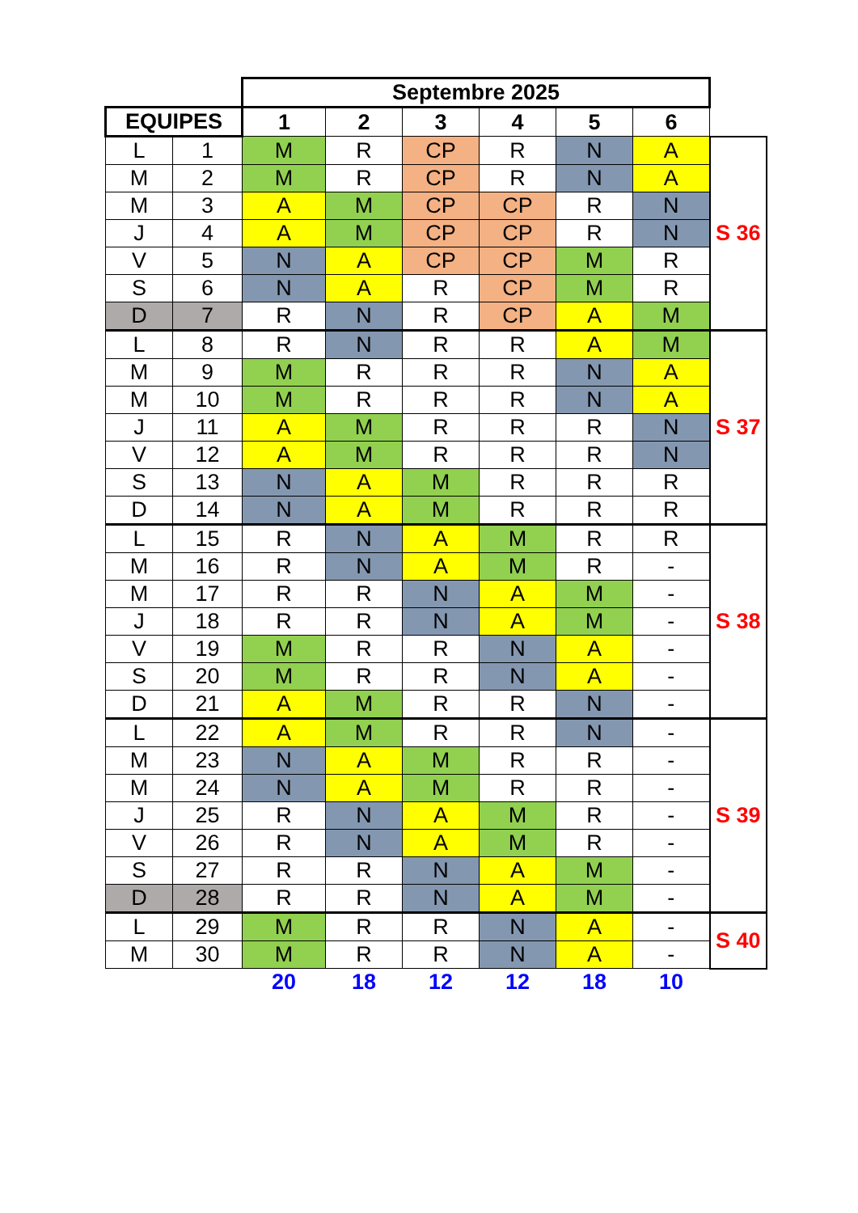| | | Septembre 2025 | | | | | | |
| --- | --- | --- | --- | --- | --- | --- | --- | --- |
| EQUIPES | | 1 | 2 | 3 | 4 | 5 | 6 | |
| L | 1 | M | R | CP | R | N | A | S 36 |
| M | 2 | M | R | CP | R | N | A | |
| M | 3 | A | M | CP | CP | R | N | |
| J | 4 | A | M | CP | CP | R | N | |
| V | 5 | N | A | CP | CP | M | R | |
| S | 6 | N | A | R | CP | M | R | |
| D | 7 | R | N | R | CP | A | M | |
| L | 8 | R | N | R | R | A | M | S 37 |
| M | 9 | M | R | R | R | N | A | |
| M | 10 | M | R | R | R | N | A | |
| J | 11 | A | M | R | R | R | N | |
| V | 12 | A | M | R | R | R | N | |
| S | 13 | N | A | M | R | R | R | |
| D | 14 | N | A | M | R | R | R | |
| L | 15 | R | N | A | M | R | R | S 38 |
| M | 16 | R | N | A | M | R | - | |
| M | 17 | R | R | N | A | M | - | |
| J | 18 | R | R | N | A | M | - | |
| V | 19 | M | R | R | N | A | - | |
| S | 20 | M | R | R | N | A | - | |
| D | 21 | A | M | R | R | N | - | |
| L | 22 | A | M | R | R | N | - | S 39 |
| M | 23 | N | A | M | R | R | - | |
| M | 24 | N | A | M | R | R | - | |
| J | 25 | R | N | A | M | R | - | |
| V | 26 | R | N | A | M | R | - | |
| S | 27 | R | R | N | A | M | - | |
| D | 28 | R | R | N | A | M | - | |
| L | 29 | M | R | R | N | A | - | S 40 |
| M | 30 | M | R | R | N | A | - | |
| | | 20 | 18 | 12 | 12 | 18 | 10 | |